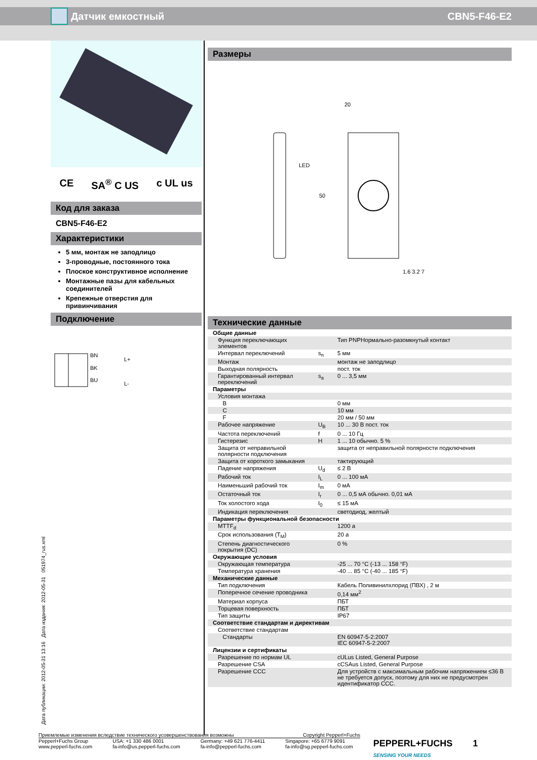Датчик емкостный CBN5-F46-E2
CE SA<sup>®</sup> C US c UL us
Код для заказа
CBN5-F46-E2
Характеристики
5 мм, монтаж не заподлицо
3-проводные, постоянного тока
Плоское конструктивное исполнение
Монтажные пазы для кабельных соединителей
Крепежные отверстия для привинчивания
Подключение
BN
BK
BU
L+
L-
Размеры
20
LED
50
1.6 3.2 7
Технические данные
| Общие данные | | |
| Функция переключающих элементов | | Тип PNPНормально-разомкнутый контакт |
| Интервал переключений | s<sub>n</sub> | 5 мм |
| Монтаж | | монтаж не заподлицо |
| Выходная полярность | | пост. ток |
| Гарантированный интервал переключений | s<sub>a</sub> | 0 ... 3,5 мм |
| Параметры | | |
| Условия монтажа | | |
| B | | 0 мм |
| C | | 10 мм |
| F | | 20 мм / 50 мм |
| Рабочее напряжение | U<sub>B</sub> | 10 ... 30 В пост. ток |
| Частота переключений | f | 0 ... 10 Гц |
| Гистерезис | H | 1 ... 10 обычно. 5 % |
| Защита от неправильной полярности подключения | | защита от неправильной полярности подключения |
| Защита от короткого замыкания | | тактирующий |
| Падение напряжения | U<sub>d</sub> | ≤ 2 В |
| Рабочий ток | I<sub>L</sub> | 0 ... 100 мА |
| Наименьший рабочий ток | I<sub>m</sub> | 0 мА |
| Остаточный ток | I<sub>r</sub> | 0 ... 0,5 мА обычно. 0,01 мА |
| Ток холостого хода | I<sub>0</sub> | ≤ 15 мА |
| Индикация переключения | | светодиод, желтый |
| Параметры функциональной безопасности | | |
| MTTF<sub>d</sub> | | 1200 a |
| Срок использования (T<sub>M</sub>) | | 20 a |
| Степень диагностического покрытия (DC) | | 0 % |
| Окружающие условия | | |
| Окружающая температура | | -25 ... 70 °C (-13 ... 158 °F) |
| Температура хранения | | -40 ... 85 °C (-40 ... 185 °F) |
| Механические данные | | |
| Тип подключения | | Кабель Поливинилхлорид (ПВХ) , 2 м |
| Поперечное сечение проводника | | 0,14 мм<sup>2</sup> |
| Материал корпуса | | ПБТ |
| Торцевая поверхность | | ПБТ |
| Тип защиты | | IP67 |
| Соответствие стандартам и директивам | | |
| Соответствие стандартам | | |
| Стандарты | | EN 60947-5-2:2007 IEC 60947-5-2:2007 |
| Лицензии и сертификаты | | |
| Разрешение по нормам UL | | cULus Listed, General Purpose |
| Разрешение CSA | | cCSAus Listed, General Purpose |
| Разрешение CCC | | Для устройств с максимальным рабочим напряжением ≤36 В не требуется допуск, поэтому для них не предусмотрен идентификатор CCC. |
Дата публикации: 2012-05-31 13:16 Дата издания: 2012-05-31 051974_rus.xml
Приемлемые изменения вследствие технического усовершенствования возможны Copyright Pepperl+Fuchs
Pepperl+Fuchs Group
www.pepperl-fuchs.com USA: +1 330 486 0001
fa-info@us.pepperl-fuchs.com Germany: +49 621 776-4411
fa-info@pepperl-fuchs.com Singapore: +65 6779 9091
fa-info@sg.pepperl-fuchs.com PEPPERL+FUCHS
SENSING YOUR NEEDS 1